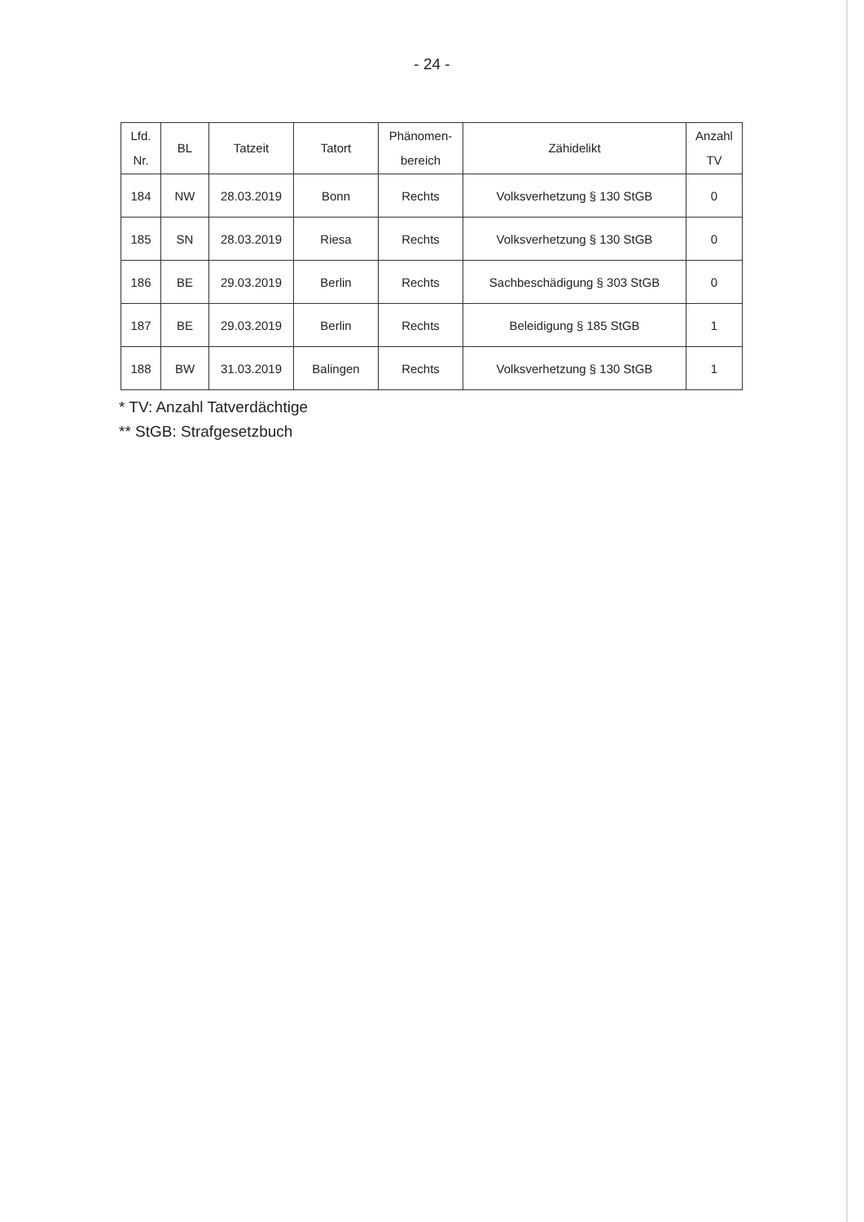- 24 -
| Lfd. Nr. | BL | Tatzeit | Tatort | Phänomen- bereich | Zähidelikt | Anzahl TV |
| --- | --- | --- | --- | --- | --- | --- |
| 184 | NW | 28.03.2019 | Bonn | Rechts | Volksverhetzung § 130 StGB | 0 |
| 185 | SN | 28.03.2019 | Riesa | Rechts | Volksverhetzung § 130 StGB | 0 |
| 186 | BE | 29.03.2019 | Berlin | Rechts | Sachbeschädigung § 303 StGB | 0 |
| 187 | BE | 29.03.2019 | Berlin | Rechts | Beleidigung § 185 StGB | 1 |
| 188 | BW | 31.03.2019 | Balingen | Rechts | Volksverhetzung § 130 StGB | 1 |
* TV: Anzahl Tatverdächtige
** StGB: Strafgesetzbuch